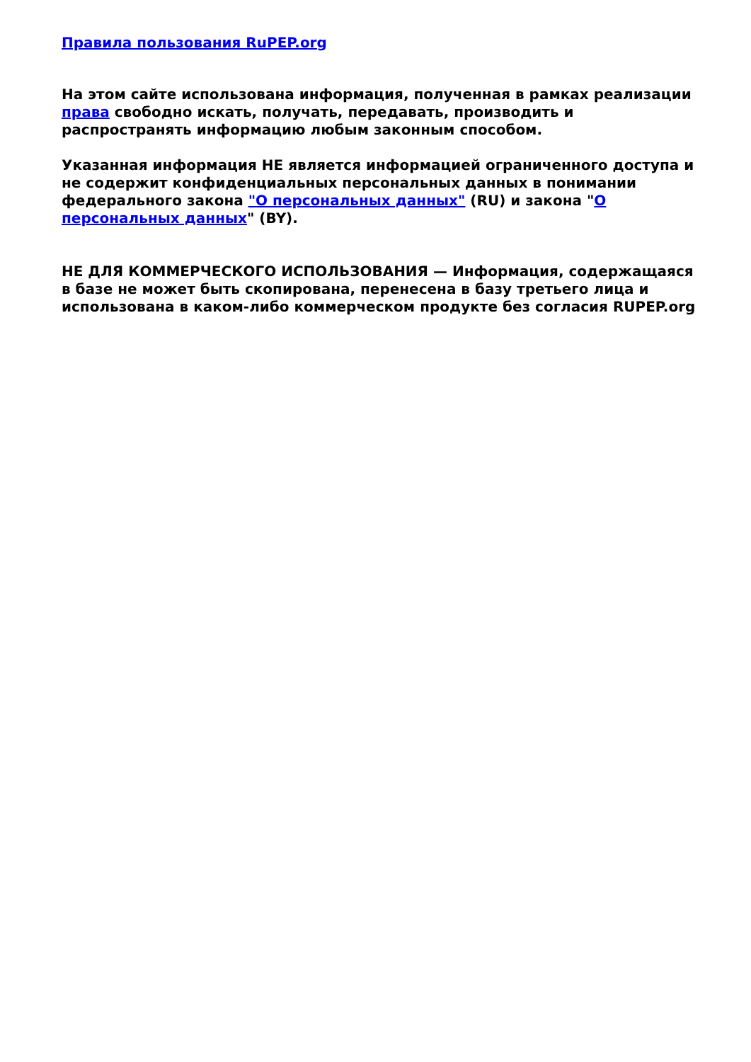Правила пользования RuPEP.org
На этом сайте использована информация, полученная в рамках реализации права свободно искать, получать, передавать, производить и распространять информацию любым законным способом.
Указанная информация НЕ является информацией ограниченного доступа и не содержит конфиденциальных персональных данных в понимании федерального закона "О персональных данных" (RU) и закона "О персональных данных" (BY).
НЕ ДЛЯ КОММЕРЧЕСКОГО ИСПОЛЬЗОВАНИЯ — Информация, содержащаяся в базе не может быть скопирована, перенесена в базу третьего лица и использована в каком-либо коммерческом продукте без согласия RUPEP.org